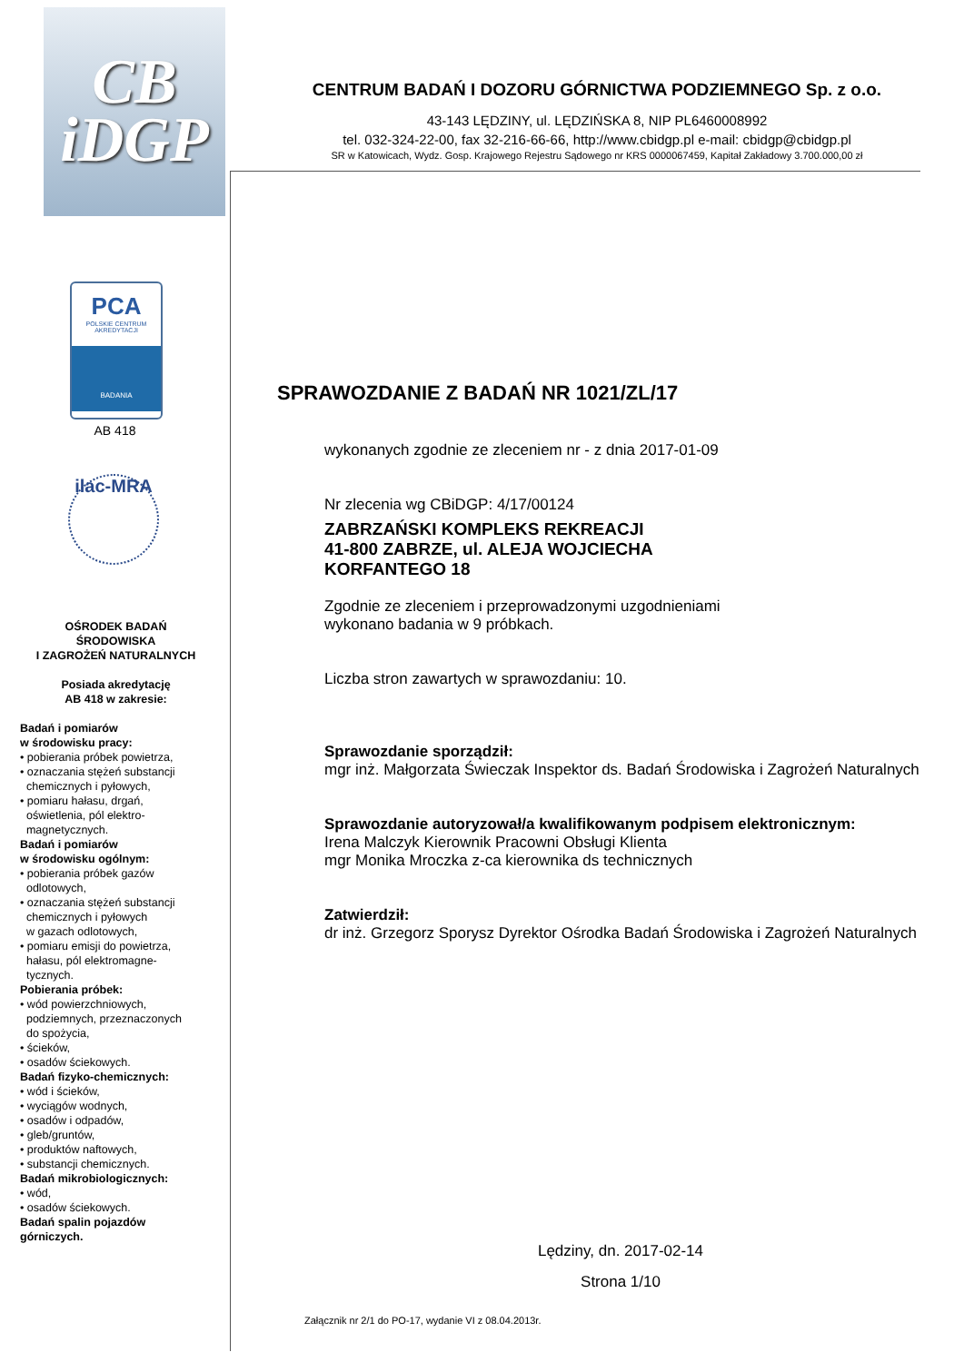CB
iDGP
PCA
POLSKIE CENTRUM
AKREDYTACJI
BADANIA
AB 418
ilac-MRA
OŚRODEK BADAŃ
ŚRODOWISKA
I ZAGROŻEŃ NATURALNYCH
Posiada akredytację
AB 418 w zakresie:
Badań i pomiarów
w środowisku pracy:
• pobierania próbek powietrza,
• oznaczania stężeń substancji
chemicznych i pyłowych,
• pomiaru hałasu, drgań,
oświetlenia, pól elektro-
magnetycznych.
Badań i pomiarów
w środowisku ogólnym:
• pobierania próbek gazów
odlotowych,
• oznaczania stężeń substancji
chemicznych i pyłowych
w gazach odlotowych,
• pomiaru emisji do powietrza,
hałasu, pól elektromagne-
tycznych.
Pobierania próbek:
• wód powierzchniowych,
podziemnych, przeznaczonych
do spożycia,
• ścieków,
• osadów ściekowych.
Badań fizyko-chemicznych:
• wód i ścieków,
• wyciągów wodnych,
• osadów i odpadów,
• gleb/gruntów,
• produktów naftowych,
• substancji chemicznych.
Badań mikrobiologicznych:
• wód,
• osadów ściekowych.
Badań spalin pojazdów
górniczych.
CENTRUM BADAŃ I DOZORU GÓRNICTWA PODZIEMNEGO Sp. z o.o.
43-143 LĘDZINY, ul. LĘDZIŃSKA 8, NIP PL6460008992
tel. 032-324-22-00, fax 32-216-66-66, http://www.cbidgp.pl e-mail: cbidgp@cbidgp.pl
SR w Katowicach, Wydz. Gosp. Krajowego Rejestru Sądowego nr KRS 0000067459, Kapitał Zakładowy 3.700.000,00 zł
SPRAWOZDANIE Z BADAŃ NR 1021/ZL/17
wykonanych zgodnie ze zleceniem nr - z dnia 2017-01-09
Nr zlecenia wg CBiDGP: 4/17/00124
ZABRZAŃSKI KOMPLEKS REKREACJI
41-800 ZABRZE, ul. ALEJA WOJCIECHA
KORFANTEGO 18
Zgodnie ze zleceniem i przeprowadzonymi uzgodnieniami
wykonano badania w 9 próbkach.
Liczba stron zawartych w sprawozdaniu: 10.
Sprawozdanie sporządził:
mgr inż. Małgorzata Świeczak Inspektor ds. Badań Środowiska i Zagrożeń Naturalnych
Sprawozdanie autoryzował/a kwalifikowanym podpisem elektronicznym:
Irena Malczyk Kierownik Pracowni Obsługi Klienta
mgr Monika Mroczka z-ca kierownika ds technicznych
Zatwierdził:
dr inż. Grzegorz Sporysz Dyrektor Ośrodka Badań Środowiska i Zagrożeń Naturalnych
Lędziny, dn. 2017-02-14
Strona 1/10
Załącznik nr 2/1 do PO-17, wydanie VI z 08.04.2013r.